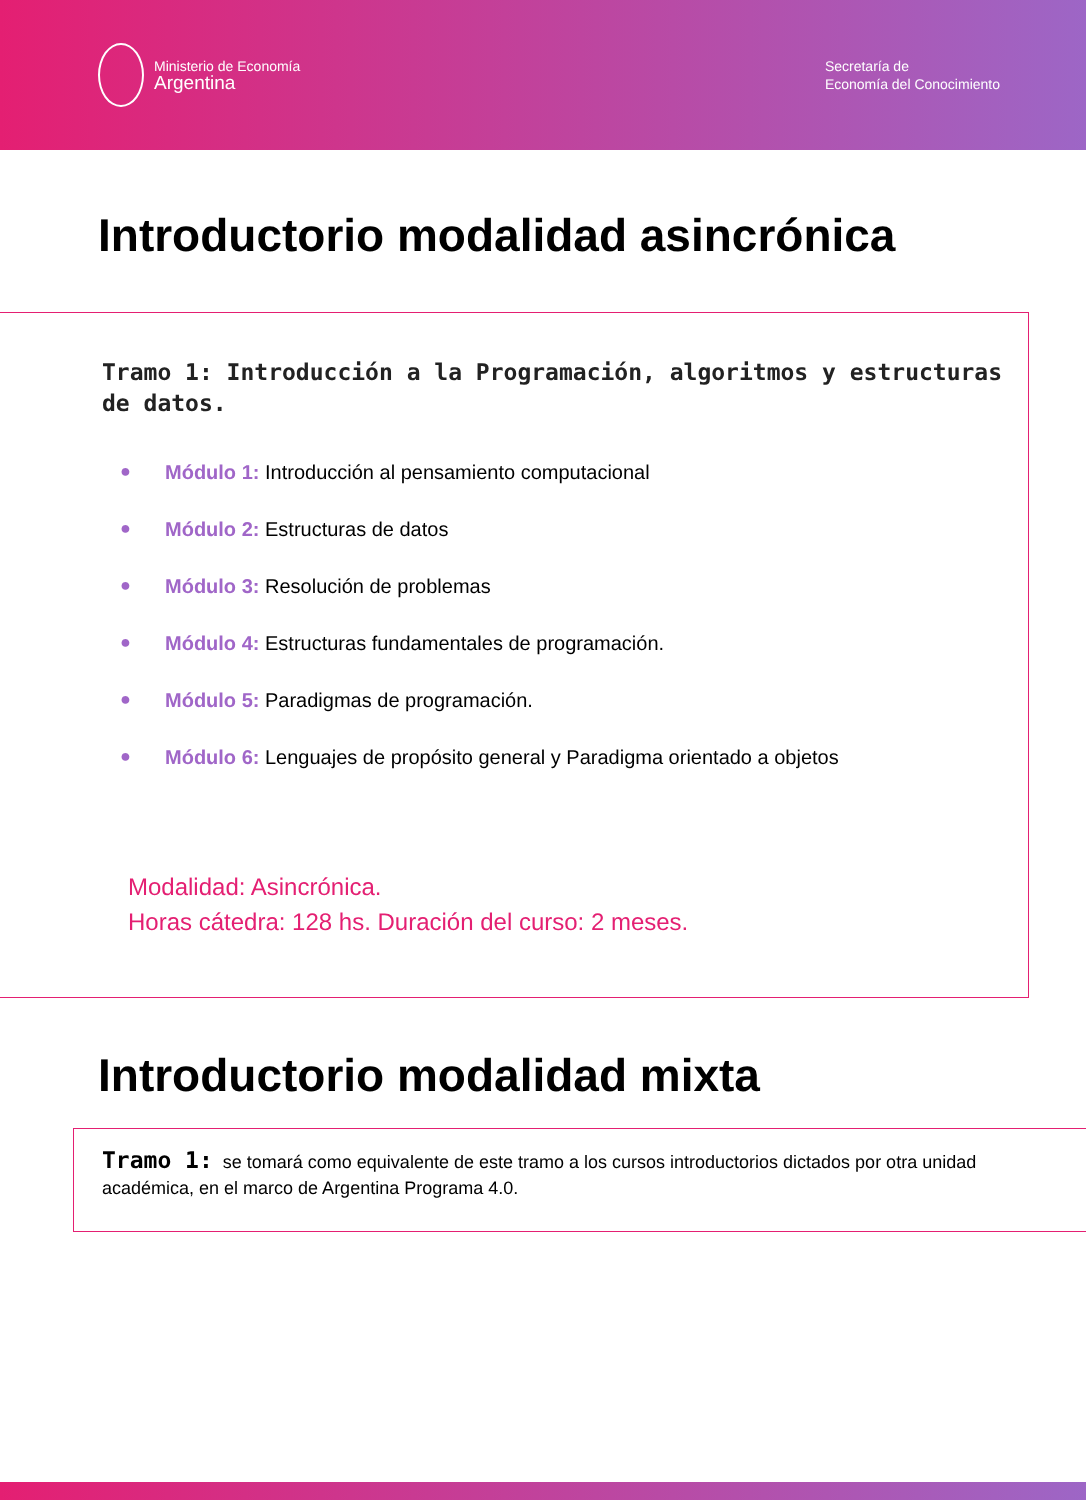Ministerio de Economía
Argentina
Secretaría de
Economía del Conocimiento
Introductorio modalidad asincrónica
Tramo 1: Introducción a la Programación, algoritmos y estructuras de datos.
● Módulo 1: Introducción al pensamiento computacional
● Módulo 2: Estructuras de datos
● Módulo 3: Resolución de problemas
● Módulo 4: Estructuras fundamentales de programación.
● Módulo 5: Paradigmas de programación.
● Módulo 6: Lenguajes de propósito general y Paradigma orientado a objetos
Modalidad: Asincrónica.
Horas cátedra: 128 hs. Duración del curso: 2 meses.
Introductorio modalidad mixta
Tramo 1: se tomará como equivalente de este tramo a los cursos introductorios dictados por otra unidad académica, en el marco de Argentina Programa 4.0.